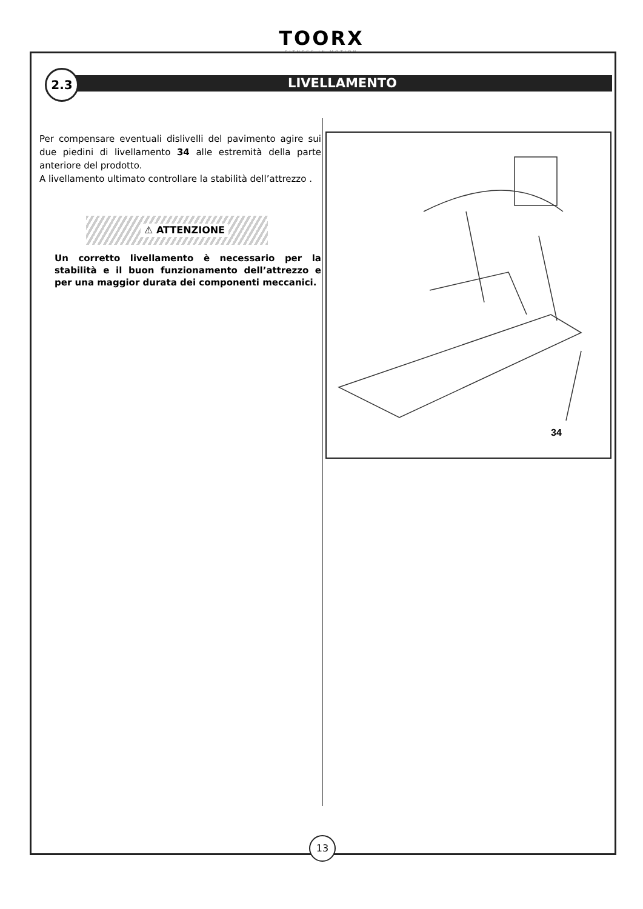TOORX
FITNESS IN MOTION
LIVELLAMENTO
2.3
Per compensare eventuali dislivelli del pavimento agire sui due piedini di livellamento 34 alle estremità della parte anteriore del prodotto.
A livellamento ultimato controllare la stabilità dell’attrezzo .
⚠ ATTENZIONE
Un corretto livellamento è necessario per la stabilità e il buon funzionamento dell’attrezzo e per una maggior durata dei componenti meccanici.
34
13